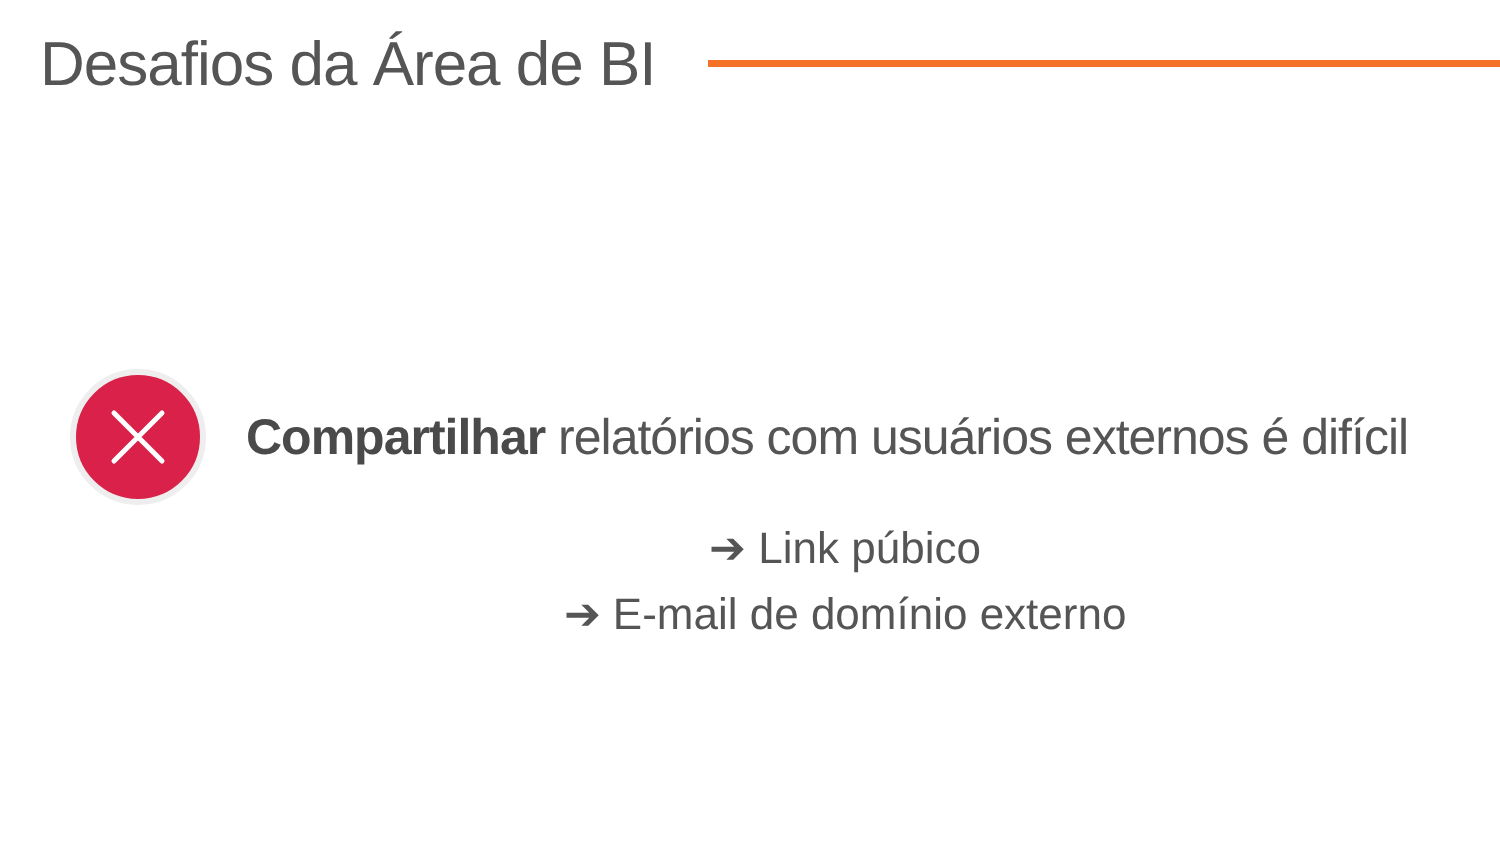Desafios da Área de BI
Compartilhar relatórios com usuários externos é difícil
➔ Link púbico
➔ E-mail de domínio externo